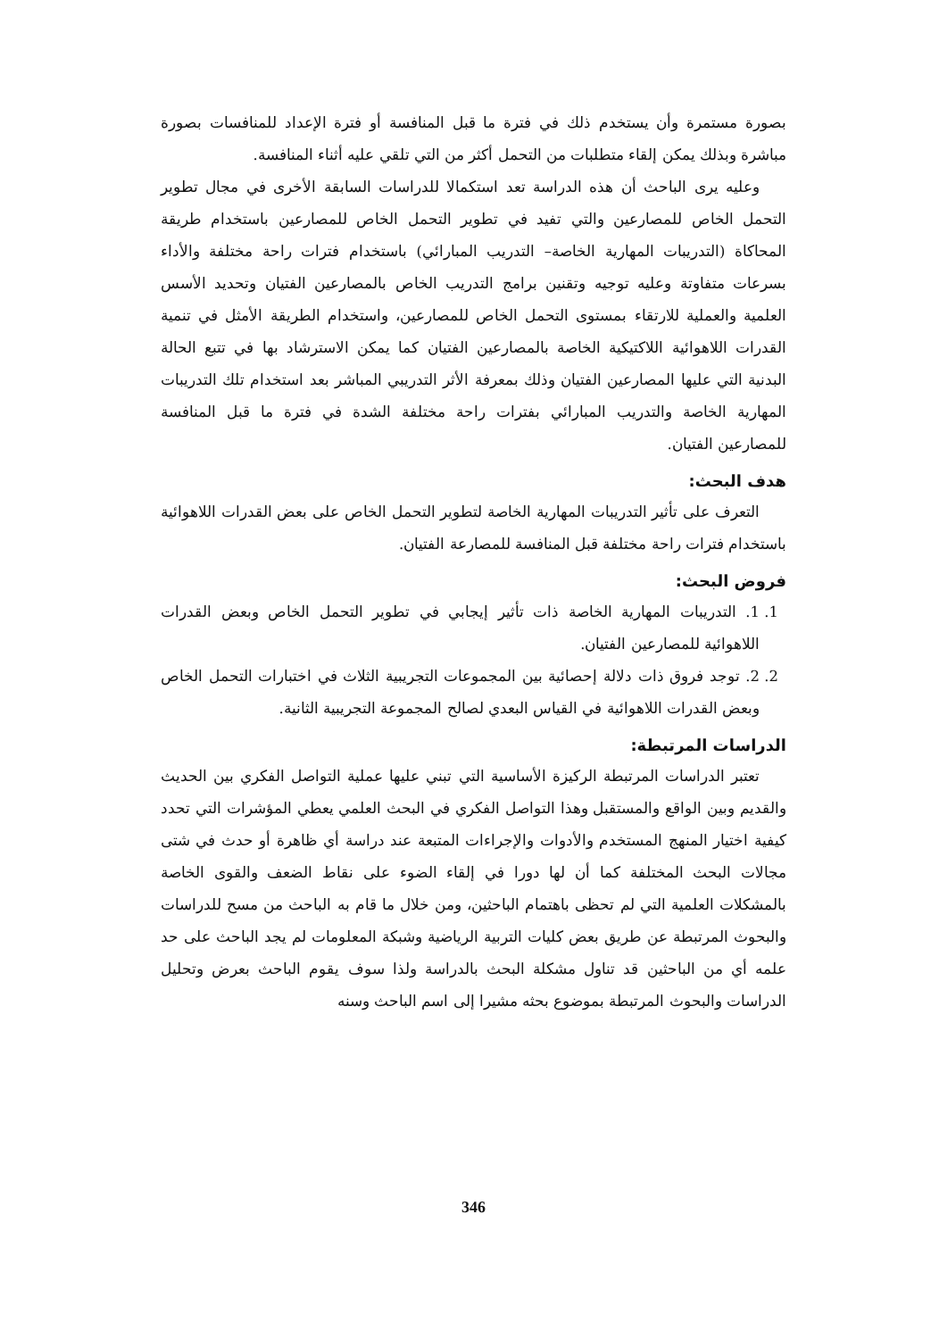بصورة مستمرة وأن يستخدم ذلك في فترة ما قبل المنافسة أو فترة الإعداد للمنافسات بصورة مباشرة وبذلك يمكن إلقاء متطلبات من التحمل أكثر من التي تلقي عليه أثناء المنافسة.
وعليه يرى الباحث أن هذه الدراسة تعد استكمالا للدراسات السابقة الأخرى في مجال تطوير التحمل الخاص للمصارعين والتي تفيد في تطوير التحمل الخاص للمصارعين باستخدام طريقة المحاكاة (التدريبات المهارية الخاصة– التدريب المبارائي) باستخدام فترات راحة مختلفة والأداء بسرعات متفاوتة وعليه توجيه وتقنين برامج التدريب الخاص بالمصارعين الفتيان وتحديد الأسس العلمية والعملية للارتقاء بمستوى التحمل الخاص للمصارعين، واستخدام الطريقة الأمثل في تنمية القدرات اللاهوائية اللاكتيكية الخاصة بالمصارعين الفتيان كما يمكن الاسترشاد بها في تتبع الحالة البدنية التي عليها المصارعين الفتيان وذلك بمعرفة الأثر التدريبي المباشر بعد استخدام تلك التدريبات المهارية الخاصة والتدريب المبارائي بفترات راحة مختلفة الشدة في فترة ما قبل المنافسة للمصارعين الفتيان.
هدف البحث:
التعرف على تأثير التدريبات المهارية الخاصة لتطوير التحمل الخاص على بعض القدرات اللاهوائية باستخدام فترات راحة مختلفة قبل المنافسة للمصارعة الفتيان.
فروض البحث:
1. 1. التدريبات المهارية الخاصة ذات تأثير إيجابي في تطوير التحمل الخاص وبعض القدرات اللاهوائية للمصارعين الفتيان.
2. 2. توجد فروق ذات دلالة إحصائية بين المجموعات التجريبية الثلاث في اختبارات التحمل الخاص وبعض القدرات اللاهوائية في القياس البعدي لصالح المجموعة التجريبية الثانية.
الدراسات المرتبطة:
تعتبر الدراسات المرتبطة الركيزة الأساسية التي تبني عليها عملية التواصل الفكري بين الحديث والقديم وبين الواقع والمستقبل وهذا التواصل الفكري في البحث العلمي يعطي المؤشرات التي تحدد كيفية اختيار المنهج المستخدم والأدوات والإجراءات المتبعة عند دراسة أي ظاهرة أو حدث في شتى مجالات البحث المختلفة كما أن لها دورا في إلقاء الضوء على نقاط الضعف والقوى الخاصة بالمشكلات العلمية التي لم تحظى باهتمام الباحثين، ومن خلال ما قام به الباحث من مسح للدراسات والبحوث المرتبطة عن طريق بعض كليات التربية الرياضية وشبكة المعلومات لم يجد الباحث على حد علمه أي من الباحثين قد تناول مشكلة البحث بالدراسة ولذا سوف يقوم الباحث بعرض وتحليل الدراسات والبحوث المرتبطة بموضوع بحثه مشيرا إلى اسم الباحث وسنه
346